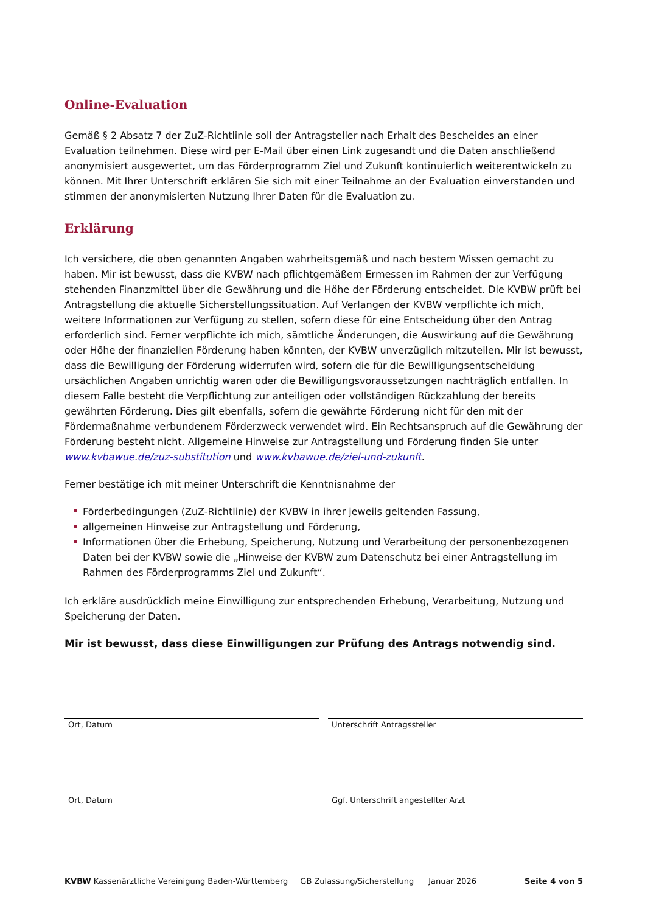Online-Evaluation
Gemäß § 2 Absatz 7 der ZuZ-Richtlinie soll der Antragsteller nach Erhalt des Bescheides an einer Evaluation teilnehmen. Diese wird per E-Mail über einen Link zugesandt und die Daten anschließend anonymisiert ausgewertet, um das Förderprogramm Ziel und Zukunft kontinuierlich weiterentwickeln zu können. Mit Ihrer Unterschrift erklären Sie sich mit einer Teilnahme an der Evaluation einverstanden und stimmen der anonymisierten Nutzung Ihrer Daten für die Evaluation zu.
Erklärung
Ich versichere, die oben genannten Angaben wahrheitsgemäß und nach bestem Wissen gemacht zu haben. Mir ist bewusst, dass die KVBW nach pflichtgemäßem Ermessen im Rahmen der zur Verfügung stehenden Finanzmittel über die Gewährung und die Höhe der Förderung entscheidet. Die KVBW prüft bei Antragstellung die aktuelle Sicherstellungssituation. Auf Verlangen der KVBW verpflichte ich mich, weitere Informationen zur Verfügung zu stellen, sofern diese für eine Entscheidung über den Antrag erforderlich sind. Ferner verpflichte ich mich, sämtliche Änderungen, die Auswirkung auf die Gewährung oder Höhe der finanziellen Förderung haben könnten, der KVBW unverzüglich mitzuteilen. Mir ist bewusst, dass die Bewilligung der Förderung widerrufen wird, sofern die für die Bewilligungsentscheidung ursächlichen Angaben unrichtig waren oder die Bewilligungsvoraussetzungen nachträglich entfallen. In diesem Falle besteht die Verpflichtung zur anteiligen oder vollständigen Rückzahlung der bereits gewährten Förderung. Dies gilt ebenfalls, sofern die gewährte Förderung nicht für den mit der Fördermaßnahme verbundenem Förderzweck verwendet wird. Ein Rechtsanspruch auf die Gewährung der Förderung besteht nicht. Allgemeine Hinweise zur Antragstellung und Förderung finden Sie unter www.kvbawue.de/zuz-substitution und www.kvbawue.de/ziel-und-zukunft.
Ferner bestätige ich mit meiner Unterschrift die Kenntnisnahme der
Förderbedingungen (ZuZ-Richtlinie) der KVBW in ihrer jeweils geltenden Fassung,
allgemeinen Hinweise zur Antragstellung und Förderung,
Informationen über die Erhebung, Speicherung, Nutzung und Verarbeitung der personenbezogenen Daten bei der KVBW sowie die „Hinweise der KVBW zum Datenschutz bei einer Antragstellung im Rahmen des Förderprogramms Ziel und Zukunft“.
Ich erkläre ausdrücklich meine Einwilligung zur entsprechenden Erhebung, Verarbeitung, Nutzung und Speicherung der Daten.
Mir ist bewusst, dass diese Einwilligungen zur Prüfung des Antrags notwendig sind.
Ort, Datum Unterschrift Antragssteller
Ort, Datum Ggf. Unterschrift angestellter Arzt
KVBW Kassenärztliche Vereinigung Baden-Württemberg GB Zulassung/Sicherstellung Januar 2026 Seite 4 von 5